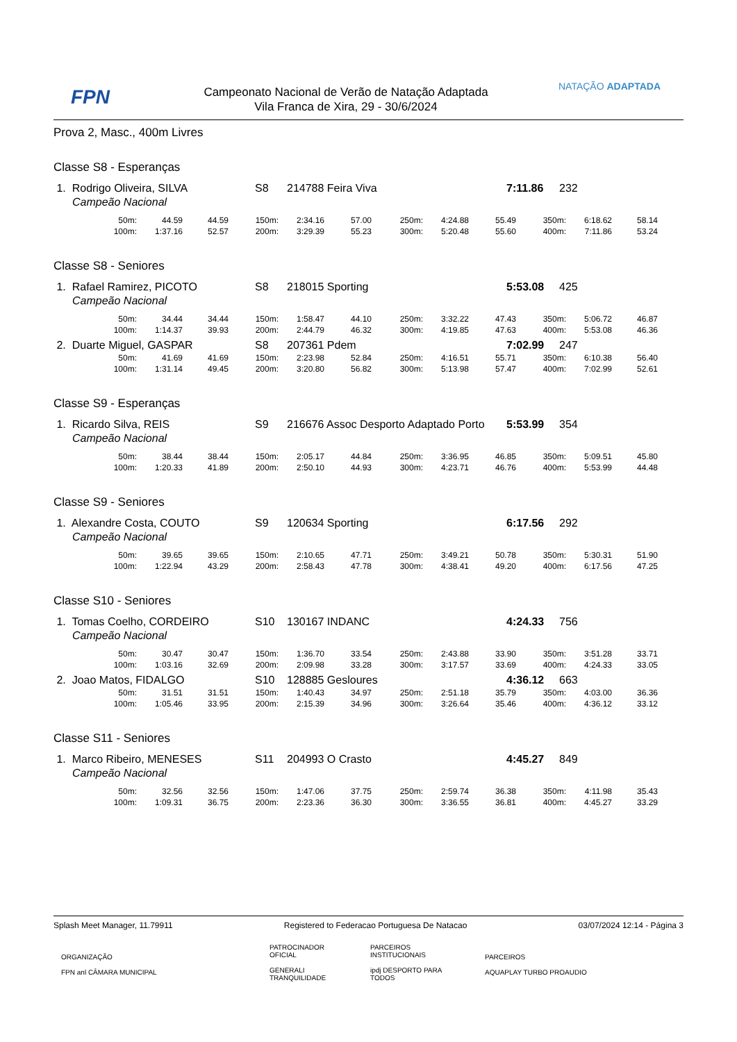FPN
Campeonato Nacional de Verão de Natação Adaptada
Vila Franca de Xira, 29 - 30/6/2024
NATAÇÃO ADAPTADA
Prova 2, Masc., 400m Livres
Classe S8 - Esperanças
| 1. Rodrigo Oliveira, SILVA | S8 | 214788 Feira Viva | 7:11.86 | 232 |
| Campeão Nacional | | | | |
| 50m: | 44.59 | 44.59 | 150m: | 2:34.16 | 57.00 | 250m: | 4:24.88 | 55.49 | 350m: | 6:18.62 | 58.14 |
| 100m: | 1:37.16 | 52.57 | 200m: | 3:29.39 | 55.23 | 300m: | 5:20.48 | 55.60 | 400m: | 7:11.86 | 53.24 |
Classe S8 - Seniores
| 1. Rafael Ramirez, PICOTO | S8 | 218015 Sporting | 5:53.08 | 425 |
| Campeão Nacional | | | | |
| 50m: | 34.44 | 34.44 | 150m: | 1:58.47 | 44.10 | 250m: | 3:32.22 | 47.43 | 350m: | 5:06.72 | 46.87 |
| 100m: | 1:14.37 | 39.93 | 200m: | 2:44.79 | 46.32 | 300m: | 4:19.85 | 47.63 | 400m: | 5:53.08 | 46.36 |
| 2. Duarte Miguel, GASPAR | S8 | 207361 Pdem | 7:02.99 | 247 |
| 50m: | 41.69 | 41.69 | 150m: | 2:23.98 | 52.84 | 250m: | 4:16.51 | 55.71 | 350m: | 6:10.38 | 56.40 |
| 100m: | 1:31.14 | 49.45 | 200m: | 3:20.80 | 56.82 | 300m: | 5:13.98 | 57.47 | 400m: | 7:02.99 | 52.61 |
Classe S9 - Esperanças
| 1. Ricardo Silva, REIS | S9 | 216676 Assoc Desporto Adaptado Porto | 5:53.99 | 354 |
| Campeão Nacional | | | | |
| 50m: | 38.44 | 38.44 | 150m: | 2:05.17 | 44.84 | 250m: | 3:36.95 | 46.85 | 350m: | 5:09.51 | 45.80 |
| 100m: | 1:20.33 | 41.89 | 200m: | 2:50.10 | 44.93 | 300m: | 4:23.71 | 46.76 | 400m: | 5:53.99 | 44.48 |
Classe S9 - Seniores
| 1. Alexandre Costa, COUTO | S9 | 120634 Sporting | 6:17.56 | 292 |
| Campeão Nacional | | | | |
| 50m: | 39.65 | 39.65 | 150m: | 2:10.65 | 47.71 | 250m: | 3:49.21 | 50.78 | 350m: | 5:30.31 | 51.90 |
| 100m: | 1:22.94 | 43.29 | 200m: | 2:58.43 | 47.78 | 300m: | 4:38.41 | 49.20 | 400m: | 6:17.56 | 47.25 |
Classe S10 - Seniores
| 1. Tomas Coelho, CORDEIRO | S10 | 130167 INDANC | 4:24.33 | 756 |
| Campeão Nacional | | | | |
| 50m: | 30.47 | 30.47 | 150m: | 1:36.70 | 33.54 | 250m: | 2:43.88 | 33.90 | 350m: | 3:51.28 | 33.71 |
| 100m: | 1:03.16 | 32.69 | 200m: | 2:09.98 | 33.28 | 300m: | 3:17.57 | 33.69 | 400m: | 4:24.33 | 33.05 |
| 2. Joao Matos, FIDALGO | S10 | 128885 Gesloures | 4:36.12 | 663 |
| 50m: | 31.51 | 31.51 | 150m: | 1:40.43 | 34.97 | 250m: | 2:51.18 | 35.79 | 350m: | 4:03.00 | 36.36 |
| 100m: | 1:05.46 | 33.95 | 200m: | 2:15.39 | 34.96 | 300m: | 3:26.64 | 35.46 | 400m: | 4:36.12 | 33.12 |
Classe S11 - Seniores
| 1. Marco Ribeiro, MENESES | S11 | 204993 O Crasto | 4:45.27 | 849 |
| Campeão Nacional | | | | |
| 50m: | 32.56 | 32.56 | 150m: | 1:47.06 | 37.75 | 250m: | 2:59.74 | 36.38 | 350m: | 4:11.98 | 35.43 |
| 100m: | 1:09.31 | 36.75 | 200m: | 2:23.36 | 36.30 | 300m: | 3:36.55 | 36.81 | 400m: | 4:45.27 | 33.29 |
Splash Meet Manager, 11.79911 Registered to Federacao Portuguesa De Natacao 03/07/2024 12:14 - Página 3
ORGANIZAÇÃO
FPN anl CÂMARA MUNICIPAL
PATROCINADOR
OFICIAL
GENERALI TRANQUILIDADE
PARCEIROS
INSTITUCIONAIS
ipdj DESPORTO PARA TODOS
PARCEIROS
AQUAPLAY TURBO PROAUDIO